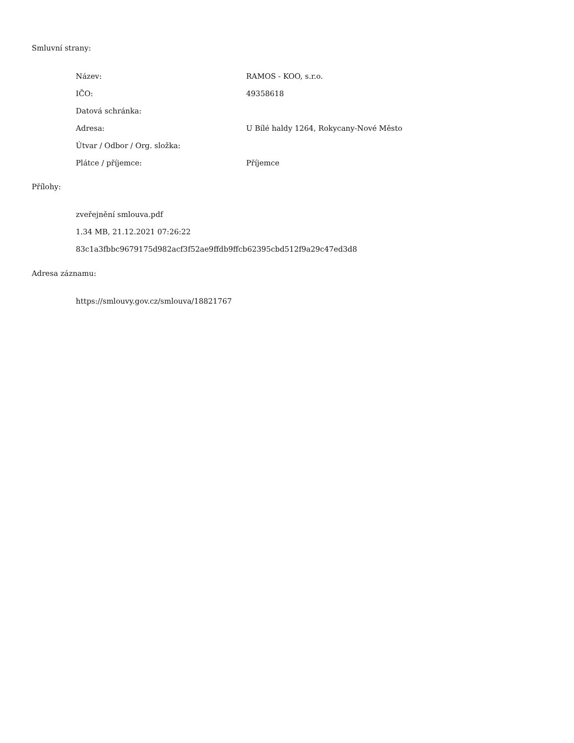Smluvní strany:
| Název: | RAMOS - KOO, s.r.o. |
| IČO: | 49358618 |
| Datová schránka: | |
| Adresa: | U Bílé haldy 1264, Rokycany-Nové Město |
| Útvar / Odbor / Org. složka: | |
| Plátce / příjemce: | Příjemce |
Přílohy:
zveřejnění smlouva.pdf
1.34 MB, 21.12.2021 07:26:22
83c1a3fbbc9679175d982acf3f52ae9ffdb9ffcb62395cbd512f9a29c47ed3d8
Adresa záznamu:
https://smlouvy.gov.cz/smlouva/18821767